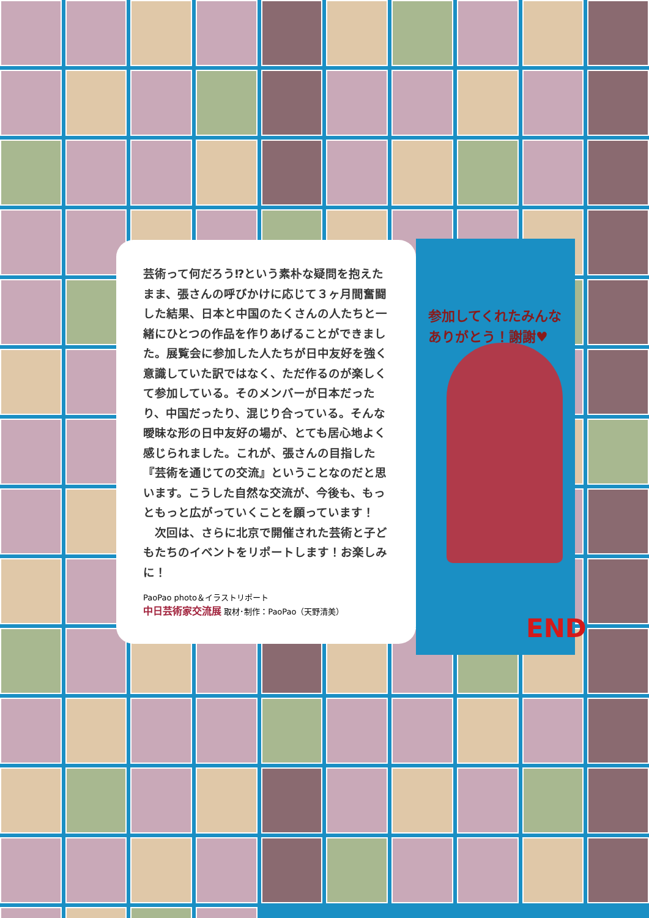芸術って何だろう⁉という素朴な疑問を抱えたまま、張さんの呼びかけに応じて３ヶ月間奮闘した結果、日本と中国のたくさんの人たちと一緒にひとつの作品を作りあげることができました。展覧会に参加した人たちが日中友好を強く意識していた訳ではなく、ただ作るのが楽しくて参加している。そのメンバーが日本だったり、中国だったり、混じり合っている。そんな曖昧な形の日中友好の場が、とても居心地よく感じられました。これが、張さんの目指した『芸術を通じての交流』ということなのだと思います。こうした自然な交流が、今後も、もっともっと広がっていくことを願っています！
　次回は、さらに北京で開催された芸術と子どもたちのイベントをリポートします！お楽しみに！
PaoPao photo＆イラストリポート
中日芸術家交流展 取材･制作：PaoPao（天野清美）
参加してくれたみんな
ありがとう！謝謝♥
END